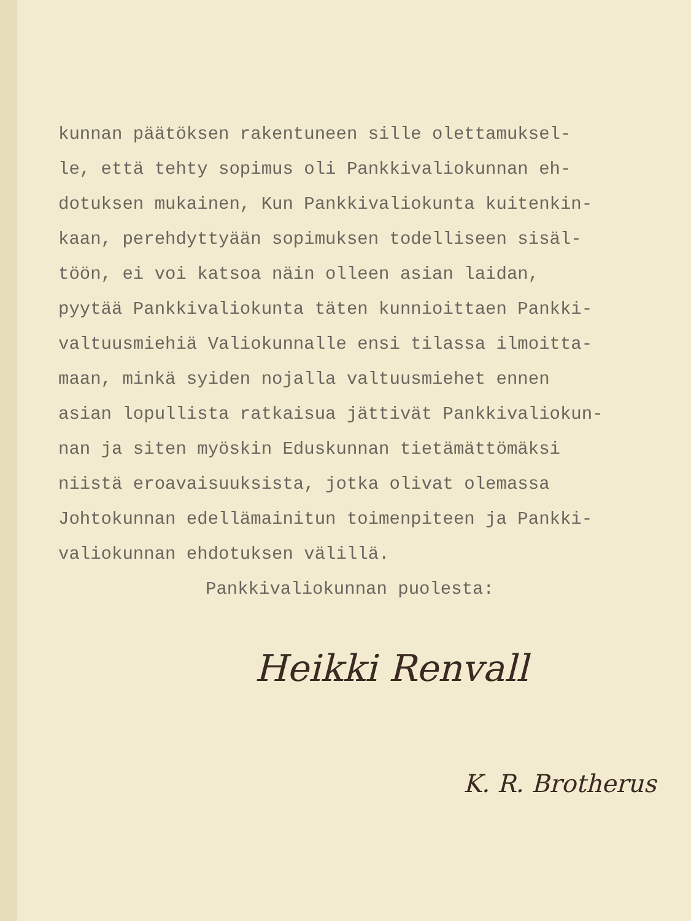kunnan päätöksen rakentuneen sille olettamuksel-
le, että tehty sopimus oli Pankkivaliokunnan eh-
dotuksen mukainen, Kun Pankkivaliokunta kuitenkin-
kaan, perehdyttyään sopimuksen todelliseen sisäl-
töön, ei voi katsoa näin olleen asian laidan,
pyytää Pankkivaliokunta täten kunnioittaen Pankki-
valtuusmiehiä Valiokunnalle ensi tilassa ilmoitta-
maan, minkä syiden nojalla valtuusmiehet ennen
asian lopullista ratkaisua jättivät Pankkivaliokun-
nan ja siten myöskin Eduskunnan tietämättömäksi
niistä eroavaisuuksista, jotka olivat olemassa
Johtokunnan edellämainitun toimenpiteen ja Pankki-
valiokunnan ehdotuksen välillä.
Pankkivaliokunnan puolesta:
Heikki Renvall
K. R. Brotherus